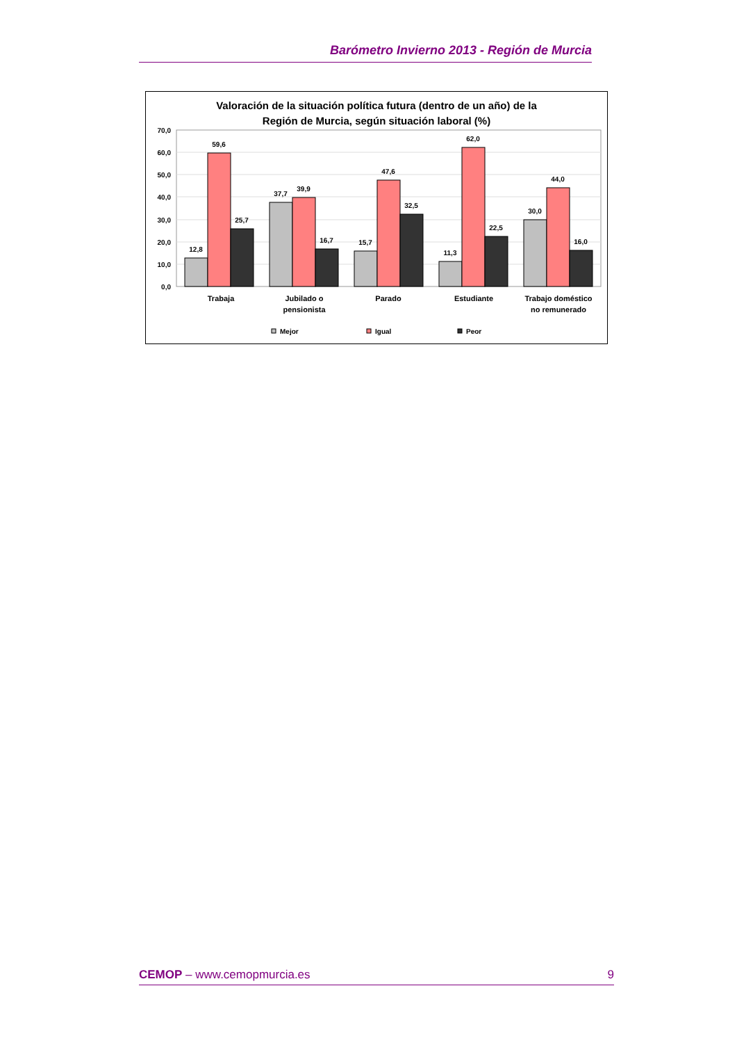Barómetro Invierno 2013 - Región de Murcia
Valoración de la situación política futura (dentro de un año) de la
Región de Murcia, según situación laboral (%)
70,0
60,0
50,0
40,0
30,0
20,0
10,0
0,0
12,8
59,6
25,7
37,7
39,9
16,7
15,7
47,6
32,5
11,3
62,0
22,5
30,0
44,0
16,0
Trabaja
Jubilado o
pensionista
Parado
Estudiante
Trabajo doméstico
no remunerado
Mejor
Igual
Peor
CEMOP – www.cemopmurcia.es 9